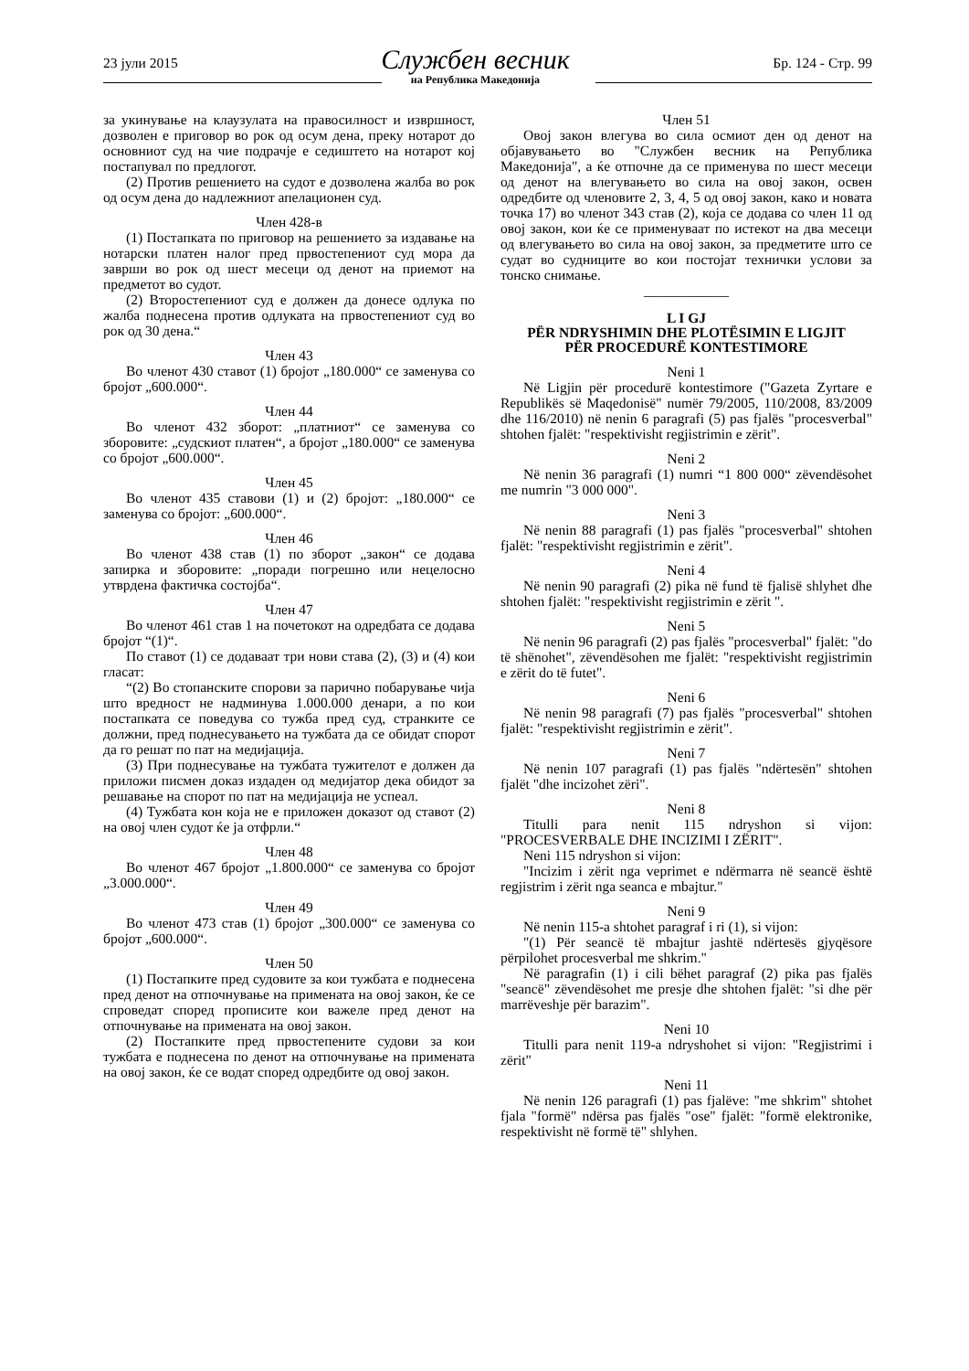23 јули 2015
Службен весник
на Република Македонија
Бр. 124 - Стр. 99
за укинување на клаузулата на правосилност и извршност, дозволен е приговор во рок од осум дена, преку нотарот до основниот суд на чие подрачје е седиштето на нотарот кој постапувал по предлогот.
(2) Против решението на судот е дозволена жалба во рок од осум дена до надлежниот апелационен суд.
Член 428-в
(1) Постапката по приговор на решението за издавање на нотарски платен налог пред првостепениот суд мора да заврши во рок од шест месеци од денот на приемот на предметот во судот.
(2) Второстепениот суд е должен да донесе одлука по жалба поднесена против одлуката на првостепениот суд во рок од 30 дена.“
Член 43
Во членот 430 ставот (1) бројот „180.000“ се заменува со бројот „600.000“.
Член 44
Во членот 432 зборот: „платниот“ се заменува со зборовите: „судскиот платен“, а бројот „180.000“ се заменува со бројот „600.000“.
Член 45
Во членот 435 ставови (1) и (2) бројот: „180.000“ се заменува со бројот: „600.000“.
Член 46
Во членот 438 став (1) по зборот „закон“ се додава запирка и зборовите: „поради погрешно или нецелосно утврдена фактичка состојба“.
Член 47
Во членот 461 став 1 на почетокот на одредбата се додава бројот “(1)“.
По ставот (1) се додаваат три нови става (2), (3) и (4) кои гласат:
“(2) Во стопанските спорови за парично побарување чија што вредност не надминува 1.000.000 денари, а по кои постапката се поведува со тужба пред суд, странките се должни, пред поднесувањето на тужбата да се обидат спорот да го решат по пат на медијација.
(3) При поднесување на тужбата тужителот е должен да приложи писмен доказ издаден од медијатор дека обидот за решавање на спорот по пат на медијација не успеал.
(4) Тужбата кон која не е приложен доказот од ставот (2) на овој член судот ќе ја отфрли.“
Член 48
Во членот 467 бројот „1.800.000“ се заменува со бројот „3.000.000“.
Член 49
Во членот 473 став (1) бројот „300.000“ се заменува со бројот „600.000“.
Член 50
(1) Постапките пред судовите за кои тужбата е поднесена пред денот на отпочнување на примената на овој закон, ќе се спроведат според прописите кои важеле пред денот на отпочнување на примената на овој закон.
(2) Постапките пред првостепените судови за кои тужбата е поднесена по денот на отпочнување на примената на овој закон, ќе се водат според одредбите од овој закон.
Член 51
Овој закон влегува во сила осмиот ден од денот на објавувањето во "Службен весник на Република Македонија", а ќе отпочне да се применува по шест месеци од денот на влегувањето во сила на овој закон, освен одредбите од членовите 2, 3, 4, 5 од овој закон, како и новата точка 17) во членот 343 став (2), која се додава со член 11 од овој закон, кои ќе се применуваат по истекот на два месеци од влегувањето во сила на овој закон, за предметите што се судат во судниците во кои постојат технички услови за тонско снимање.
____________
L I GJ
PËR NDRYSHIMIN DHE PLOTËSIMIN E LIGJIT
PËR PROCEDURË KONTESTIMORE
Neni 1
Në Ligjin për procedurë kontestimore ("Gazeta Zyrtare e Republikës së Maqedonisë" numër 79/2005, 110/2008, 83/2009 dhe 116/2010) në nenin 6 paragrafi (5) pas fjalës "procesverbal" shtohen fjalët: "respektivisht regjistrimin e zërit".
Neni 2
Në nenin 36 paragrafi (1) numri “1 800 000“ zëvendësohet me numrin "3 000 000".
Neni 3
Në nenin 88 paragrafi (1) pas fjalës "procesverbal" shtohen fjalët: "respektivisht regjistrimin e zërit".
Neni 4
Në nenin 90 paragrafi (2) pika në fund të fjalisë shlyhet dhe shtohen fjalët: "respektivisht regjistrimin e zërit ".
Neni 5
Në nenin 96 paragrafi (2) pas fjalës "procesverbal" fjalët: "do të shënohet", zëvendësohen me fjalët: "respektivisht regjistrimin e zërit do të futet".
Neni 6
Në nenin 98 paragrafi (7) pas fjalës "procesverbal" shtohen fjalët: "respektivisht regjistrimin e zërit".
Neni 7
Në nenin 107 paragrafi (1) pas fjalës "ndërtesën" shtohen fjalët "dhe incizohet zëri".
Neni 8
Titulli para nenit 115 ndryshon si vijon: "PROCESVERBALE DHE INCIZIMI I ZËRIT".
Neni 115 ndryshon si vijon:
"Incizim i zërit nga veprimet e ndërmarra në seancë është regjistrim i zërit nga seanca e mbajtur."
Neni 9
Në nenin 115-a shtohet paragraf i ri (1), si vijon:
"(1) Për seancë të mbajtur jashtë ndërtesës gjyqësore përpilohet procesverbal me shkrim."
Në paragrafin (1) i cili bëhet paragraf (2) pika pas fjalës "seancë" zëvendësohet me presje dhe shtohen fjalët: "si dhe për marrëveshje për barazim".
Neni 10
Titulli para nenit 119-a ndryshohet si vijon: "Regjistrimi i zërit"
Neni 11
Në nenin 126 paragrafi (1) pas fjalëve: "me shkrim" shtohet fjala "formë" ndërsa pas fjalës "ose" fjalët: "formë elektronike, respektivisht në formë të" shlyhen.